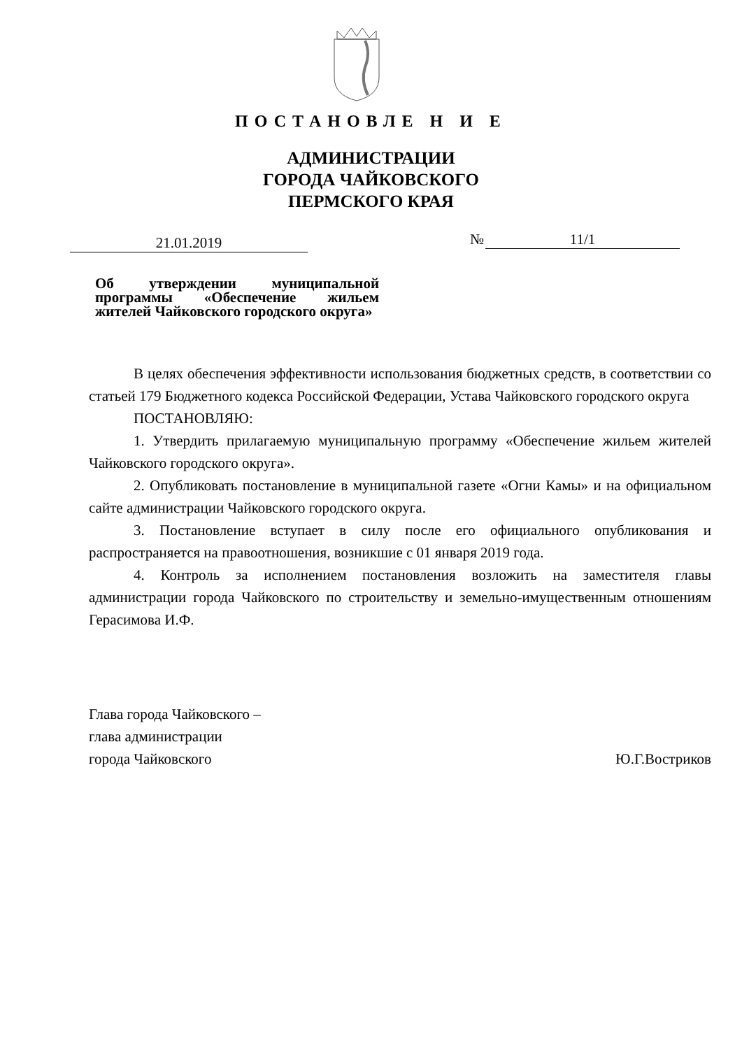ПОСТАНОВЛЕ Н И Е
АДМИНИСТРАЦИИ
ГОРОДА ЧАЙКОВСКОГО
ПЕРМСКОГО КРАЯ
21.01.2019 № 11/1
Об утверждении муниципальной программы «Обеспечение жильем жителей Чайковского городского округа»
В целях обеспечения эффективности использования бюджетных средств, в соответствии со статьей 179 Бюджетного кодекса Российской Федерации, Устава Чайковского городского округа
ПОСТАНОВЛЯЮ:
1. Утвердить прилагаемую муниципальную программу «Обеспечение жильем жителей Чайковского городского округа».
2. Опубликовать постановление в муниципальной газете «Огни Камы» и на официальном сайте администрации Чайковского городского округа.
3. Постановление вступает в силу после его официального опубликования и распространяется на правоотношения, возникшие с 01 января 2019 года.
4. Контроль за исполнением постановления возложить на заместителя главы администрации города Чайковского по строительству и земельно-имущественным отношениям Герасимова И.Ф.
Глава города Чайковского –
глава администрации
города Чайковского Ю.Г.Востриков